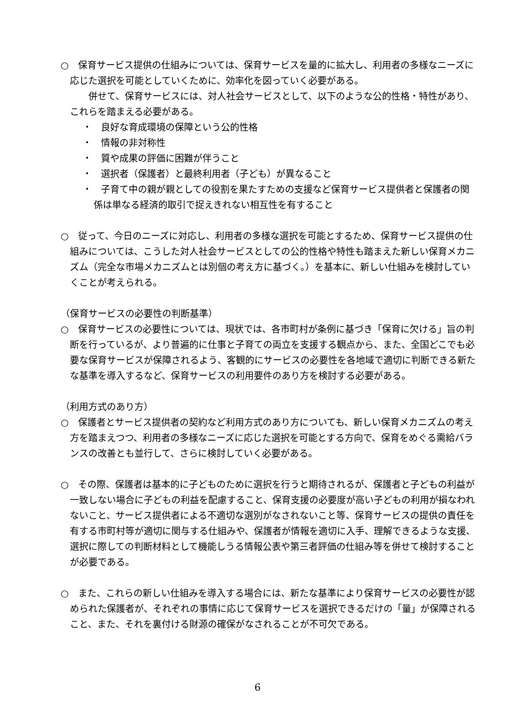○　保育サービス提供の仕組みについては、保育サービスを量的に拡大し、利用者の多様なニーズに応じた選択を可能としていくために、効率化を図っていく必要がある。
　併せて、保育サービスには、対人社会サービスとして、以下のような公的性格・特性があり、これらを踏まえる必要がある。
・　良好な育成環境の保障という公的性格
・　情報の非対称性
・　質や成果の評価に困難が伴うこと
・　選択者（保護者）と最終利用者（子ども）が異なること
・　子育て中の親が親としての役割を果たすための支援など保育サービス提供者と保護者の関係は単なる経済的取引で捉えきれない相互性を有すること
○　従って、今日のニーズに対応し、利用者の多様な選択を可能とするため、保育サービス提供の仕組みについては、こうした対人社会サービスとしての公的性格や特性も踏まえた新しい保育メカニズム（完全な市場メカニズムとは別個の考え方に基づく。）を基本に、新しい仕組みを検討していくことが考えられる。
（保育サービスの必要性の判断基準）
○　保育サービスの必要性については、現状では、各市町村が条例に基づき「保育に欠ける」旨の判断を行っているが、より普遍的に仕事と子育ての両立を支援する観点から、また、全国どこでも必要な保育サービスが保障されるよう、客観的にサービスの必要性を各地域で適切に判断できる新たな基準を導入するなど、保育サービスの利用要件のあり方を検討する必要がある。
（利用方式のあり方）
○　保護者とサービス提供者の契約など利用方式のあり方についても、新しい保育メカニズムの考え方を踏まえつつ、利用者の多様なニーズに応じた選択を可能とする方向で、保育をめぐる需給バランスの改善とも並行して、さらに検討していく必要がある。
○　その際、保護者は基本的に子どものために選択を行うと期待されるが、保護者と子どもの利益が一致しない場合に子どもの利益を配慮すること、保育支援の必要度が高い子どもの利用が損なわれないこと、サービス提供者による不適切な選別がなされないこと等、保育サービスの提供の責任を有する市町村等が適切に関与する仕組みや、保護者が情報を適切に入手、理解できるような支援、選択に際しての判断材料として機能しうる情報公表や第三者評価の仕組み等を併せて検討することが必要である。
○　また、これらの新しい仕組みを導入する場合には、新たな基準により保育サービスの必要性が認められた保護者が、それぞれの事情に応じて保育サービスを選択できるだけの「量」が保障されること、また、それを裏付ける財源の確保がなされることが不可欠である。
6